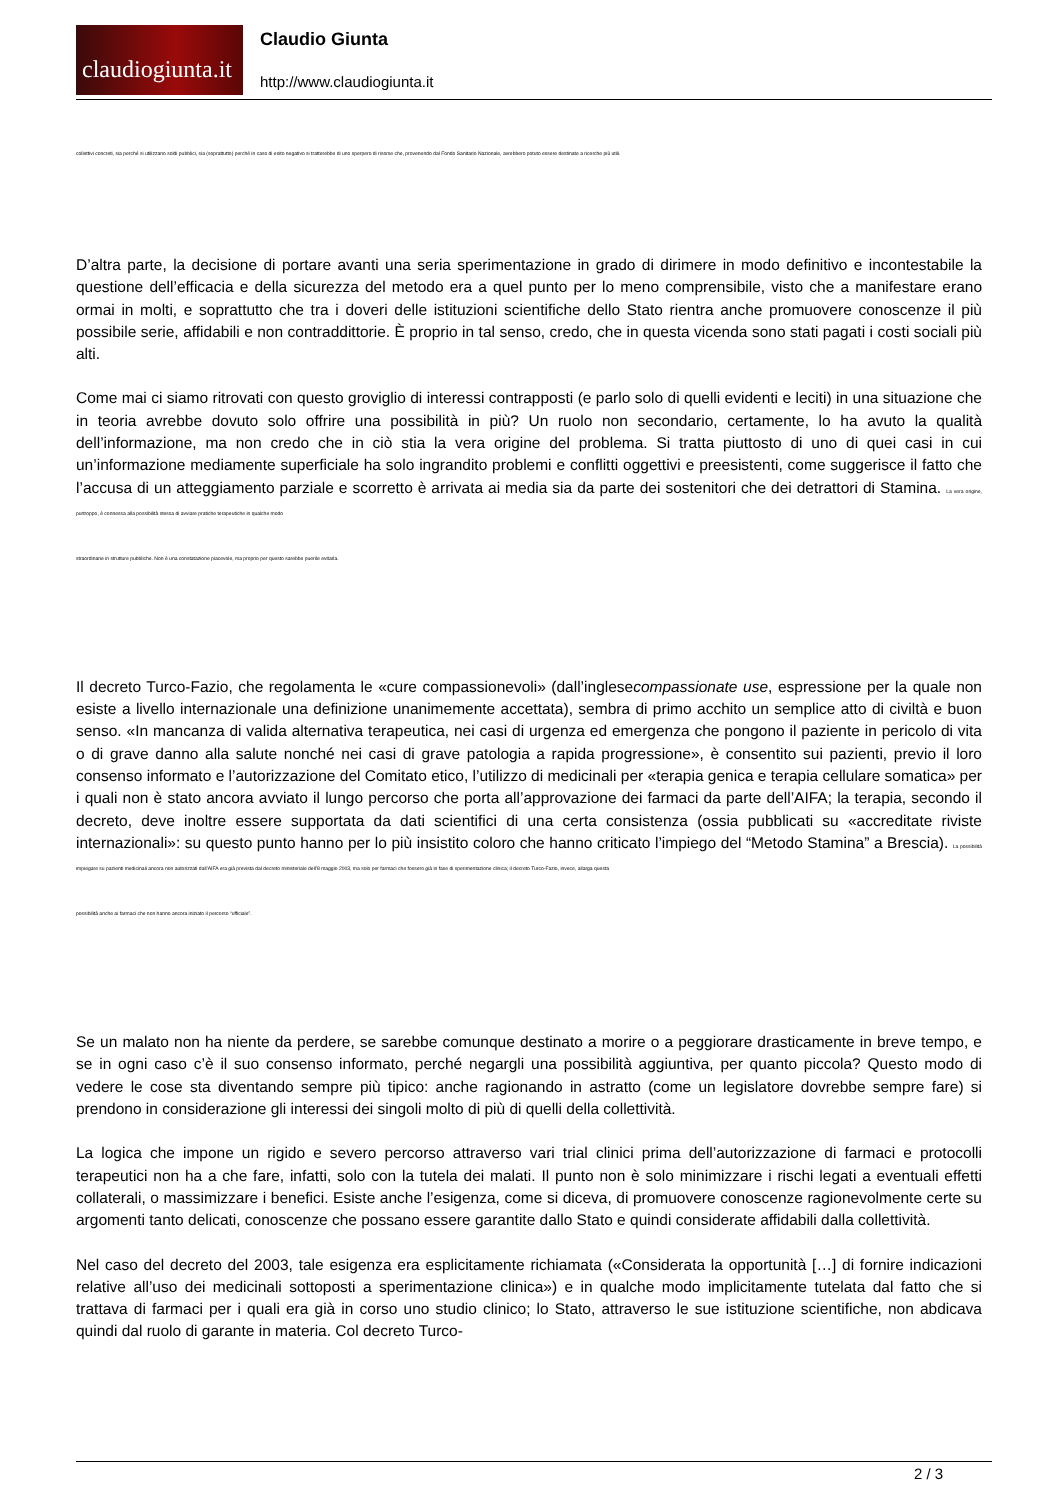claudiogiunta.it
Claudio Giunta
http://www.claudiogiunta.it
collettivi concreti, sia perché si utilizzano soldi pubblici, sia (soprattutto) perché in caso di esito negativo si tratterebbe di uno sperpero di risorse che, provenendo dal Fondo Sanitario Nazionale, avrebbero potuto essere destinate a ricerche più utili.
D’altra parte, la decisione di portare avanti una seria sperimentazione in grado di dirimere in modo definitivo e incontestabile la questione dell’efficacia e della sicurezza del metodo era a quel punto per lo meno comprensibile, visto che a manifestare erano ormai in molti, e soprattutto che tra i doveri delle istituzioni scientifiche dello Stato rientra anche promuovere conoscenze il più possibile serie, affidabili e non contraddittorie. È proprio in tal senso, credo, che in questa vicenda sono stati pagati i costi sociali più alti.
Come mai ci siamo ritrovati con questo groviglio di interessi contrapposti (e parlo solo di quelli evidenti e leciti) in una situazione che in teoria avrebbe dovuto solo offrire una possibilità in più? Un ruolo non secondario, certamente, lo ha avuto la qualità dell’informazione, ma non credo che in ciò stia la vera origine del problema. Si tratta piuttosto di uno di quei casi in cui un’informazione mediamente superficiale ha solo ingrandito problemi e conflitti oggettivi e preesistenti, come suggerisce il fatto che l’accusa di un atteggiamento parziale e scorretto è arrivata ai media sia da parte dei sostenitori che dei detrattori di Stamina. La vera origine, purtroppo, è connessa alla possibilità stessa di avviare pratiche terapeutiche in qualche modo
straordinarie in strutture pubbliche. Non è una constatazione piacevole, ma proprio per questo sarebbe puerile evitarla.
Il decreto Turco-Fazio, che regolamenta le «cure compassionevoli» (dall’inglesecompassionate use, espressione per la quale non esiste a livello internazionale una definizione unanimemente accettata), sembra di primo acchito un semplice atto di civiltà e buon senso. «In mancanza di valida alternativa terapeutica, nei casi di urgenza ed emergenza che pongono il paziente in pericolo di vita o di grave danno alla salute nonché nei casi di grave patologia a rapida progressione», è consentito sui pazienti, previo il loro consenso informato e l’autorizzazione del Comitato etico, l’utilizzo di medicinali per «terapia genica e terapia cellulare somatica» per i quali non è stato ancora avviato il lungo percorso che porta all’approvazione dei farmaci da parte dell’AIFA; la terapia, secondo il decreto, deve inoltre essere supportata da dati scientifici di una certa consistenza (ossia pubblicati su «accreditate riviste internazionali»: su questo punto hanno per lo più insistito coloro che hanno criticato l’impiego del “Metodo Stamina” a Brescia). La possibilità impiegare su pazienti medicinali ancora non autorizzati dall’AIFA era già prevista dal decreto ministeriale dell’8 maggio 2003, ma solo per farmaci che fossero già in fase di sperimentazione clinica; il decreto Turco-Fazio, invece, allarga questa
possibilità anche ai farmaci che non hanno ancora iniziato il percorso “ufficiale”.
Se un malato non ha niente da perdere, se sarebbe comunque destinato a morire o a peggiorare drasticamente in breve tempo, e se in ogni caso c’è il suo consenso informato, perché negargli una possibilità aggiuntiva, per quanto piccola? Questo modo di vedere le cose sta diventando sempre più tipico: anche ragionando in astratto (come un legislatore dovrebbe sempre fare) si prendono in considerazione gli interessi dei singoli molto di più di quelli della collettività.
La logica che impone un rigido e severo percorso attraverso vari trial clinici prima dell’autorizzazione di farmaci e protocolli terapeutici non ha a che fare, infatti, solo con la tutela dei malati. Il punto non è solo minimizzare i rischi legati a eventuali effetti collaterali, o massimizzare i benefici. Esiste anche l’esigenza, come si diceva, di promuovere conoscenze ragionevolmente certe su argomenti tanto delicati, conoscenze che possano essere garantite dallo Stato e quindi considerate affidabili dalla collettività.
Nel caso del decreto del 2003, tale esigenza era esplicitamente richiamata («Considerata la opportunità […] di fornire indicazioni relative all’uso dei medicinali sottoposti a sperimentazione clinica») e in qualche modo implicitamente tutelata dal fatto che si trattava di farmaci per i quali era già in corso uno studio clinico; lo Stato, attraverso le sue istituzione scientifiche, non abdicava quindi dal ruolo di garante in materia. Col decreto Turco-
2 / 3